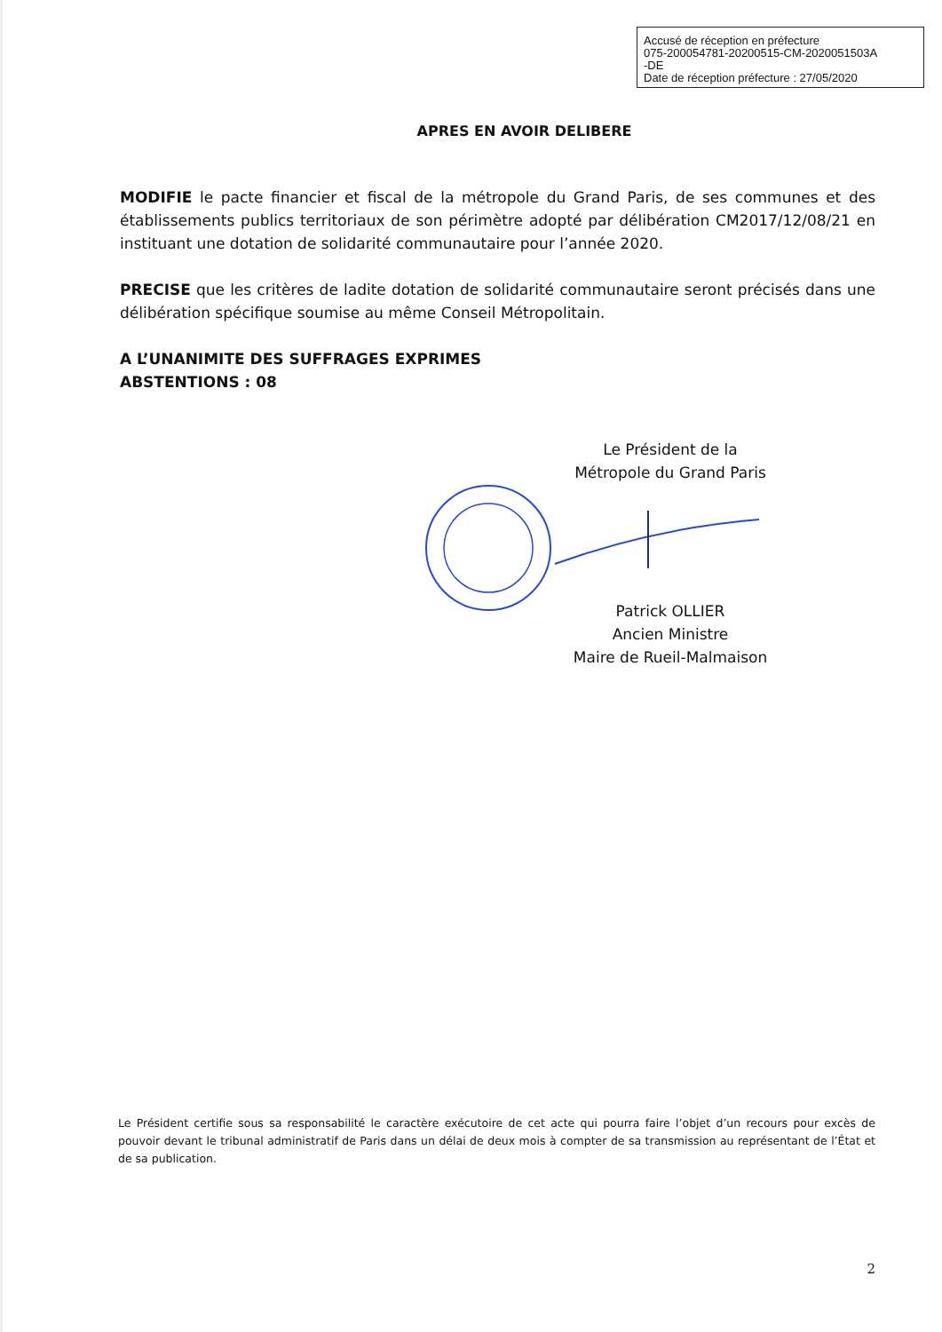Accusé de réception en préfecture
075-200054781-20200515-CM-2020051503A
-DE
Date de réception préfecture : 27/05/2020
APRES EN AVOIR DELIBERE
MODIFIE le pacte financier et fiscal de la métropole du Grand Paris, de ses communes et des établissements publics territoriaux de son périmètre adopté par délibération CM2017/12/08/21 en instituant une dotation de solidarité communautaire pour l’année 2020.
PRECISE que les critères de ladite dotation de solidarité communautaire seront précisés dans une délibération spécifique soumise au même Conseil Métropolitain.
A L’UNANIMITE DES SUFFRAGES EXPRIMES
ABSTENTIONS : 08
Le Président de la
Métropole du Grand Paris
Patrick OLLIER
Ancien Ministre
Maire de Rueil-Malmaison
Le Président certifie sous sa responsabilité le caractère exécutoire de cet acte qui pourra faire l’objet d’un recours pour excès de pouvoir devant le tribunal administratif de Paris dans un délai de deux mois à compter de sa transmission au représentant de l’État et de sa publication.
2